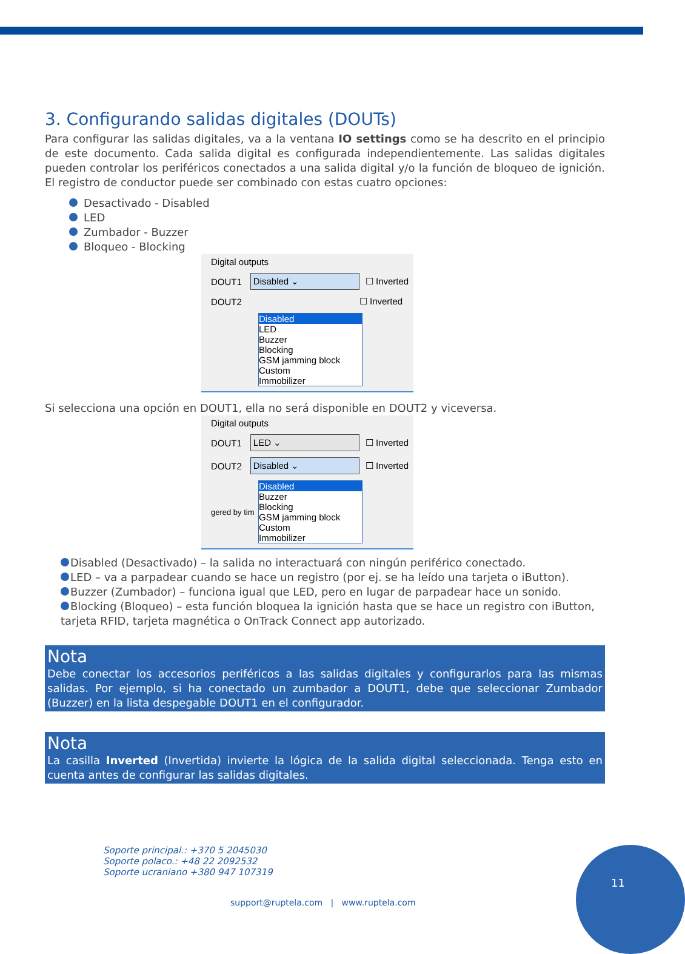3. Configurando salidas digitales (DOUTs)
Para configurar las salidas digitales, va a la ventana IO settings como se ha descrito en el principio de este documento. Cada salida digital es configurada independientemente. Las salidas digitales pueden controlar los periféricos conectados a una salida digital y/o la función de bloqueo de ignición. El registro de conductor puede ser combinado con estas cuatro opciones:
Desactivado - Disabled
LED
Zumbador - Buzzer
Bloqueo - Blocking
Digital outputs
DOUT1
Disabled ⌄
☐ Inverted
DOUT2
☐ Inverted
Disabled
LED
Buzzer
Blocking
GSM jamming block
Custom
Immobilizer
Si selecciona una opción en DOUT1, ella no será disponible en DOUT2 y viceversa.
Digital outputs
DOUT1
LED ⌄
☐ Inverted
DOUT2
Disabled ⌄
☐ Inverted
gered by tim
Disabled
Buzzer
Blocking
GSM jamming block
Custom
Immobilizer
Disabled (Desactivado) – la salida no interactuará con ningún periférico conectado.
LED – va a parpadear cuando se hace un registro (por ej. se ha leído una tarjeta o iButton).
Buzzer (Zumbador) – funciona igual que LED, pero en lugar de parpadear hace un sonido.
Blocking (Bloqueo) – esta función bloquea la ignición hasta que se hace un registro con iButton, tarjeta RFID, tarjeta magnética o OnTrack Connect app autorizado.
Nota
Debe conectar los accesorios periféricos a las salidas digitales y configurarlos para las mismas salidas. Por ejemplo, si ha conectado un zumbador a DOUT1, debe que seleccionar Zumbador (Buzzer) en la lista despegable DOUT1 en el configurador.
Nota
La casilla Inverted (Invertida) invierte la lógica de la salida digital seleccionada. Tenga esto en cuenta antes de configurar las salidas digitales.
Soporte principal.: +370 5 2045030
Soporte polaco.: +48 22 2092532
Soporte ucraniano +380 947 107319
support@ruptela.com | www.ruptela.com
11